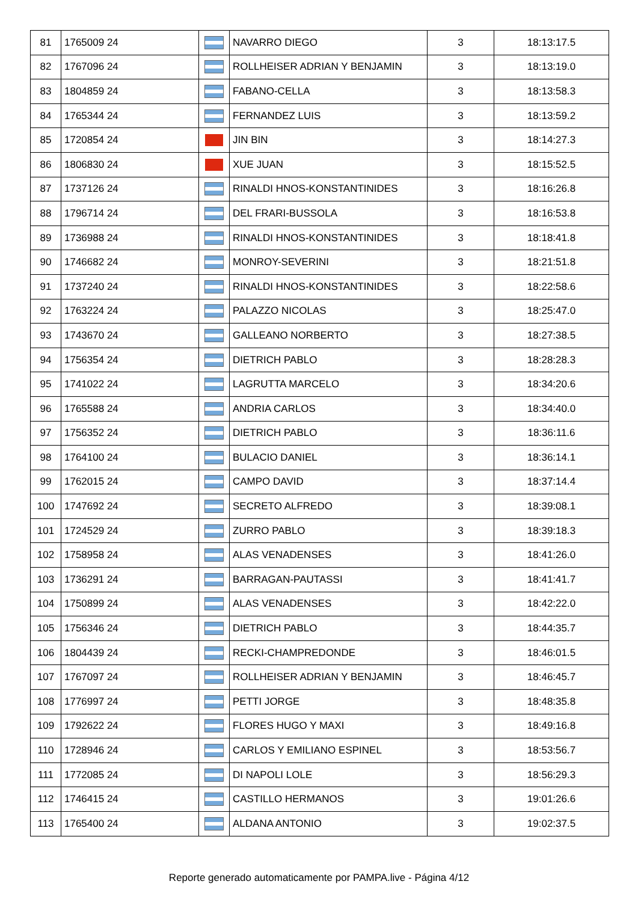| 81 | 1765009 24 | | NAVARRO DIEGO | 3 | 18:13:17.5 |
| 82 | 1767096 24 | | ROLLHEISER ADRIAN Y BENJAMIN | 3 | 18:13:19.0 |
| 83 | 1804859 24 | | FABANO-CELLA | 3 | 18:13:58.3 |
| 84 | 1765344 24 | | FERNANDEZ LUIS | 3 | 18:13:59.2 |
| 85 | 1720854 24 | | JIN BIN | 3 | 18:14:27.3 |
| 86 | 1806830 24 | | XUE JUAN | 3 | 18:15:52.5 |
| 87 | 1737126 24 | | RINALDI HNOS-KONSTANTINIDES | 3 | 18:16:26.8 |
| 88 | 1796714 24 | | DEL FRARI-BUSSOLA | 3 | 18:16:53.8 |
| 89 | 1736988 24 | | RINALDI HNOS-KONSTANTINIDES | 3 | 18:18:41.8 |
| 90 | 1746682 24 | | MONROY-SEVERINI | 3 | 18:21:51.8 |
| 91 | 1737240 24 | | RINALDI HNOS-KONSTANTINIDES | 3 | 18:22:58.6 |
| 92 | 1763224 24 | | PALAZZO NICOLAS | 3 | 18:25:47.0 |
| 93 | 1743670 24 | | GALLEANO NORBERTO | 3 | 18:27:38.5 |
| 94 | 1756354 24 | | DIETRICH PABLO | 3 | 18:28:28.3 |
| 95 | 1741022 24 | | LAGRUTTA MARCELO | 3 | 18:34:20.6 |
| 96 | 1765588 24 | | ANDRIA CARLOS | 3 | 18:34:40.0 |
| 97 | 1756352 24 | | DIETRICH PABLO | 3 | 18:36:11.6 |
| 98 | 1764100 24 | | BULACIO DANIEL | 3 | 18:36:14.1 |
| 99 | 1762015 24 | | CAMPO DAVID | 3 | 18:37:14.4 |
| 100 | 1747692 24 | | SECRETO ALFREDO | 3 | 18:39:08.1 |
| 101 | 1724529 24 | | ZURRO PABLO | 3 | 18:39:18.3 |
| 102 | 1758958 24 | | ALAS VENADENSES | 3 | 18:41:26.0 |
| 103 | 1736291 24 | | BARRAGAN-PAUTASSI | 3 | 18:41:41.7 |
| 104 | 1750899 24 | | ALAS VENADENSES | 3 | 18:42:22.0 |
| 105 | 1756346 24 | | DIETRICH PABLO | 3 | 18:44:35.7 |
| 106 | 1804439 24 | | RECKI-CHAMPREDONDE | 3 | 18:46:01.5 |
| 107 | 1767097 24 | | ROLLHEISER ADRIAN Y BENJAMIN | 3 | 18:46:45.7 |
| 108 | 1776997 24 | | PETTI JORGE | 3 | 18:48:35.8 |
| 109 | 1792622 24 | | FLORES HUGO Y MAXI | 3 | 18:49:16.8 |
| 110 | 1728946 24 | | CARLOS Y EMILIANO ESPINEL | 3 | 18:53:56.7 |
| 111 | 1772085 24 | | DI NAPOLI LOLE | 3 | 18:56:29.3 |
| 112 | 1746415 24 | | CASTILLO HERMANOS | 3 | 19:01:26.6 |
| 113 | 1765400 24 | | ALDANA ANTONIO | 3 | 19:02:37.5 |
Reporte generado automaticamente por PAMPA.live - Página 4/12